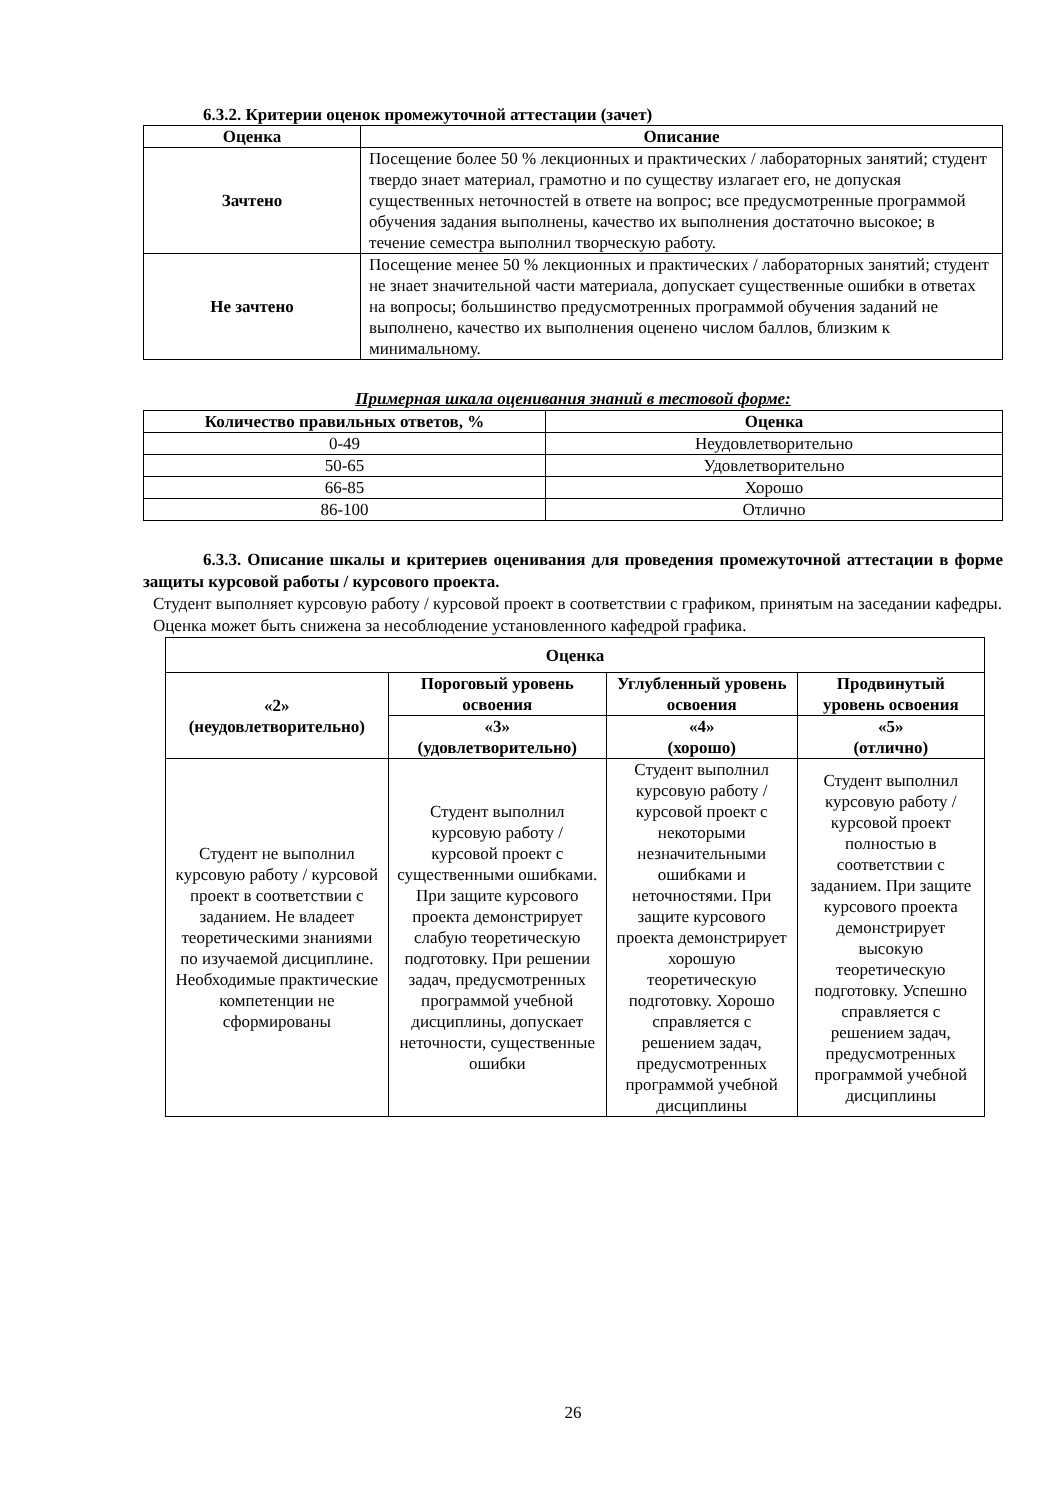6.3.2. Критерии оценок промежуточной аттестации (зачет)
| Оценка | Описание |
| --- | --- |
| Зачтено | Посещение более 50 % лекционных и практических / лабораторных занятий; студент твердо знает материал, грамотно и по существу излагает его, не допуская существенных неточностей в ответе на вопрос; все предусмотренные программой обучения задания выполнены, качество их выполнения достаточно высокое; в течение семестра выполнил творческую работу. |
| Не зачтено | Посещение менее 50 % лекционных и практических / лабораторных занятий; студент не знает значительной части материала, допускает существенные ошибки в ответах на вопросы; большинство предусмотренных программой обучения заданий не выполнено, качество их выполнения оценено числом баллов, близким к минимальному. |
Примерная шкала оценивания знаний в тестовой форме:
| Количество правильных ответов, % | Оценка |
| --- | --- |
| 0-49 | Неудовлетворительно |
| 50-65 | Удовлетворительно |
| 66-85 | Хорошо |
| 86-100 | Отлично |
6.3.3. Описание шкалы и критериев оценивания для проведения промежуточной аттестации в форме защиты курсовой работы / курсового проекта.
Студент выполняет курсовую работу / курсовой проект в соответствии с графиком, принятым на заседании кафедры. Оценка может быть снижена за несоблюдение установленного кафедрой графика.
| Оценка | | | |
| --- | --- | --- | --- |
| «2» (неудовлетворительно) | Пороговый уровень освоения | Углубленный уровень освоения | Продвинутый уровень освоения |
| | «3» (удовлетворительно) | «4» (хорошо) | «5» (отлично) |
| Студент не выполнил курсовую работу / курсовой проект в соответствии с заданием. Не владеет теоретическими знаниями по изучаемой дисциплине. Необходимые практические компетенции не сформированы | Студент выполнил курсовую работу / курсовой проект с существенными ошибками. При защите курсового проекта демонстрирует слабую теоретическую подготовку. При решении задач, предусмотренных программой учебной дисциплины, допускает неточности, существенные ошибки | Студент выполнил курсовую работу / курсовой проект с некоторыми незначительными ошибками и неточностями. При защите курсового проекта демонстрирует хорошую теоретическую подготовку. Хорошо справляется с решением задач, предусмотренных программой учебной дисциплины | Студент выполнил курсовую работу / курсовой проект полностью в соответствии с заданием. При защите курсового проекта демонстрирует высокую теоретическую подготовку. Успешно справляется с решением задач, предусмотренных программой учебной дисциплины |
26